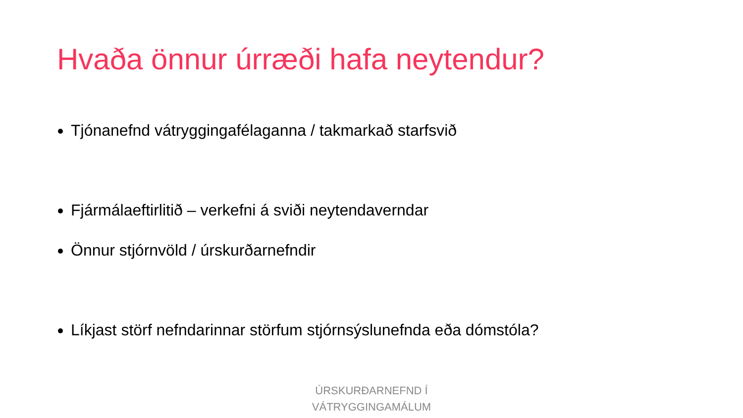Hvaða önnur úrræði hafa neytendur?
Tjónanefnd vátryggingafélaganna / takmarkað starfsvið
Fjármálaeftirlitið – verkefni á sviði neytendaverndar
Önnur stjórnvöld / úrskurðarnefndir
Líkjast störf nefndarinnar störfum stjórnsýslunefnda eða dómstóla?
ÚRSKURÐARNEFND Í
VÁTRYGGINGAMÁLUM